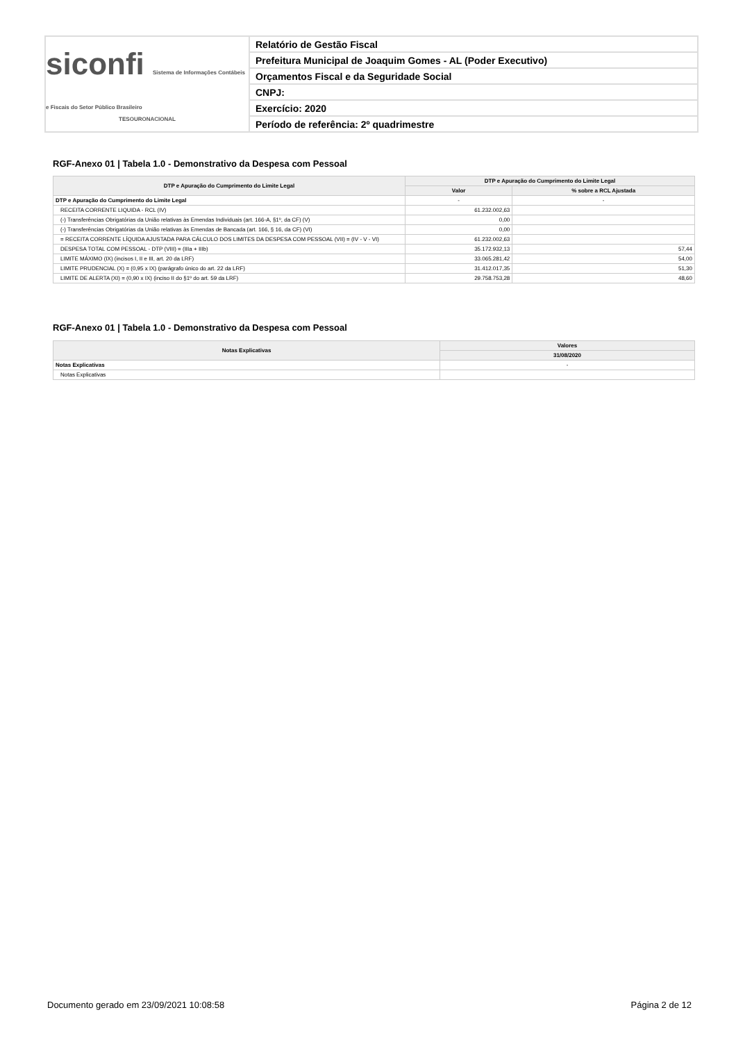siconfi Sistema de Informações Contábeis e Fiscais do Setor Público Brasileiro
TESOURONACIONAL
Relatório de Gestão Fiscal
Prefeitura Municipal de Joaquim Gomes - AL (Poder Executivo)
Orçamentos Fiscal e da Seguridade Social
CNPJ:
Exercício: 2020
Período de referência: 2º quadrimestre
RGF-Anexo 01 | Tabela 1.0 - Demonstrativo da Despesa com Pessoal
| DTP e Apuração do Cumprimento do Limite Legal | DTP e Apuração do Cumprimento do Limite Legal | |
| --- | --- | --- |
| | Valor | % sobre a RCL Ajustada |
| DTP e Apuração do Cumprimento do Limite Legal | - | - |
| RECEITA CORRENTE LIQUIDA - RCL (IV) | 61.232.002,63 | |
| (-) Transferências Obrigatórias da União relativas às Emendas Individuais (art. 166-A, §1º, da CF) (V) | 0,00 | |
| (-) Transferências Obrigatórias da União relativas às Emendas de Bancada (art. 166, § 16, da CF) (VI) | 0,00 | |
| = RECEITA CORRENTE LÍQUIDA AJUSTADA PARA CÁLCULO DOS LIMITES DA DESPESA COM PESSOAL (VII) = (IV - V - VI) | 61.232.002,63 | |
| DESPESA TOTAL COM PESSOAL - DTP (VIII) = (IIIa + IIIb) | 35.172.932,13 | 57,44 |
| LIMITE MÁXIMO (IX) (incisos I, II e III, art. 20 da LRF) | 33.065.281,42 | 54,00 |
| LIMITE PRUDENCIAL (X) = (0,95 x IX) (parágrafo único do art. 22 da LRF) | 31.412.017,35 | 51,30 |
| LIMITE DE ALERTA (XI) = (0,90 x IX) (inciso II do §1º do art. 59 da LRF) | 29.758.753,28 | 48,60 |
RGF-Anexo 01 | Tabela 1.0 - Demonstrativo da Despesa com Pessoal
| Notas Explicativas | Valores |
| --- | --- |
| | 31/08/2020 |
| Notas Explicativas | - |
| Notas Explicativas | |
Documento gerado em 23/09/2021 10:08:58 Página 2 de 12